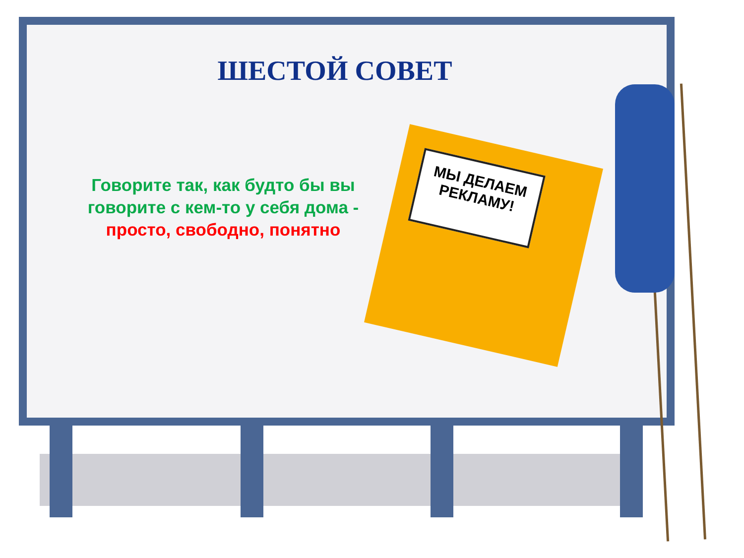ШЕСТОЙ СОВЕТ
Говорите так, как будто бы вы говорите с кем-то у себя дома - просто, свободно, понятно
МЫ ДЕЛАЕМ РЕКЛАМУ!